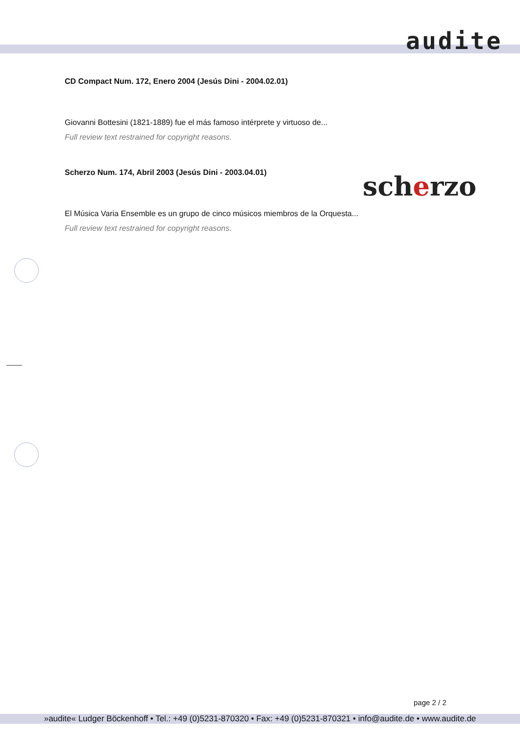audite
CD Compact Num. 172, Enero 2004 (Jesús Dini - 2004.02.01)
Giovanni Bottesini (1821-1889) fue el más famoso intérprete y virtuoso de...
Full review text restrained for copyright reasons.
Scherzo Num. 174, Abril 2003 (Jesús Dini - 2003.04.01)
El Música Varia Ensemble es un grupo de cinco músicos miembros de la Orquesta...
Full review text restrained for copyright reasons.
scherzo
page 2 / 2
»audite« Ludger Böckenhoff • Tel.: +49 (0)5231-870320 • Fax: +49 (0)5231-870321 • info@audite.de • www.audite.de